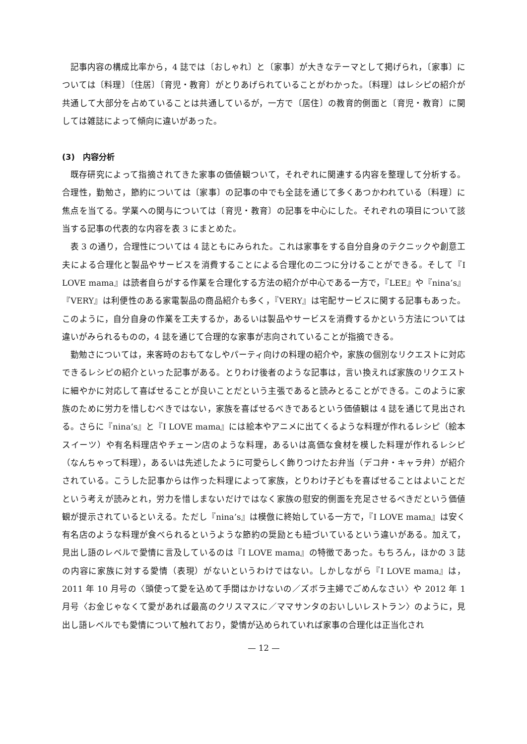記事内容の構成比率から，4 誌では〔おしゃれ〕と〔家事〕が大きなテーマとして掲げられ，〔家事〕については〔料理〕〔住居〕〔育児・教育〕がとりあげられていることがわかった。〔料理〕はレシピの紹介が共通して大部分を占めていることは共通しているが，一方で〔居住〕の教育的側面と〔育児・教育〕に関しては雑誌によって傾向に違いがあった。
(3)　内容分析
既存研究によって指摘されてきた家事の価値観ついて，それぞれに関連する内容を整理して分析する。合理性，勤勉さ，節約については〔家事〕の記事の中でも全誌を通じて多くあつかわれている〔料理〕に焦点を当てる。学業への関与については〔育児・教育〕の記事を中心にした。それぞれの項目について該当する記事の代表的な内容を表 3 にまとめた。
表 3 の通り，合理性については 4 誌ともにみられた。これは家事をする自分自身のテクニックや創意工夫による合理化と製品やサービスを消費することによる合理化の二つに分けることができる。そして『I LOVE mama』は読者自らがする作業を合理化する方法の紹介が中心である一方で，『LEE』や『nina’s』『VERY』は利便性のある家電製品の商品紹介も多く，『VERY』は宅配サービスに関する記事もあった。このように，自分自身の作業を工夫するか，あるいは製品やサービスを消費するかという方法については違いがみられるものの，4 誌を通じて合理的な家事が志向されていることが指摘できる。
勤勉さについては，来客時のおもてなしやパーティ向けの料理の紹介や，家族の個別なリクエストに対応できるレシピの紹介といった記事がある。とりわけ後者のような記事は，言い換えれば家族のリクエストに細やかに対応して喜ばせることが良いことだという主張であると読みとることができる。このように家族のために労力を惜しむべきではない，家族を喜ばせるべきであるという価値観は 4 誌を通じて見出される。さらに『nina’s』と『I LOVE mama』には絵本やアニメに出てくるような料理が作れるレシピ（絵本スイーツ）や有名料理店やチェーン店のような料理，あるいは高価な食材を模した料理が作れるレシピ（なんちゃって料理），あるいは先述したように可愛らしく飾りつけたお弁当（デコ弁・キャラ弁）が紹介されている。こうした記事からは作った料理によって家族，とりわけ子どもを喜ばせることはよいことだという考えが読みとれ，労力を惜しまないだけではなく家族の慰安的側面を充足させるべきだという価値観が提示されているといえる。ただし『nina’s』は模倣に終始している一方で，『I LOVE mama』は安く有名店のような料理が食べられるというような節約の奨励とも紐づいているという違いがある。加えて，見出し語のレベルで愛情に言及しているのは『I LOVE mama』の特徴であった。もちろん，ほかの 3 誌の内容に家族に対する愛情（表現）がないというわけではない。しかしながら『I LOVE mama』は，2011 年 10 月号の〈頭使って愛を込めて手間はかけないの／ズボラ主婦でごめんなさい〉や 2012 年 1 月号〈お金じゃなくて愛があれば最高のクリスマスに／ママサンタのおいしいレストラン〉のように，見出し語レベルでも愛情について触れており，愛情が込められていれば家事の合理化は正当化され
— 12 —